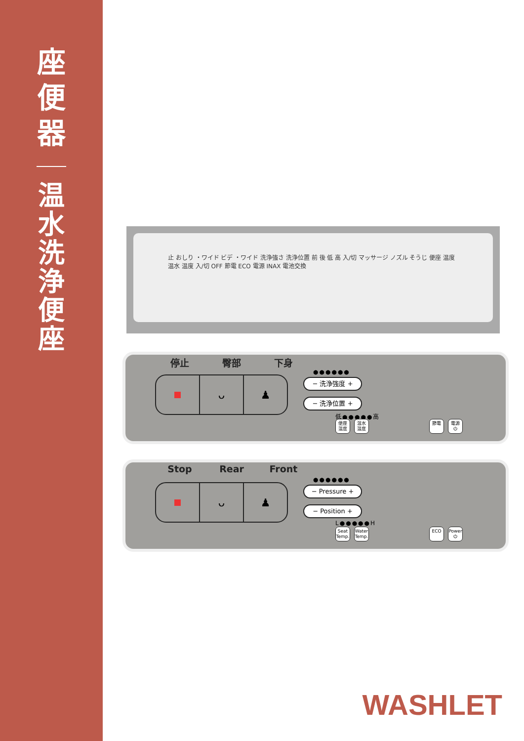座便器
温水洗浄便座
止 おしり ・ワイド ビデ ・ワイド 洗浄強さ 洗浄位置 前 後 低 高 入/切 マッサージ ノズル そうじ 便座 温度 温水 温度 入/切 OFF 節電 ECO 電源 INAX 電池交換
停止 臀部 下身
ᴗ ♟
●●●●●●
− 洗浄強度 +
− 洗浄位置 +
低●●●●●高
便座 温度
温水 温度
節電 電源 ⏻
Stop Rear Front
ᴗ ♟
●●●●●●
− Pressure +
− Position +
L●●●●●H
Seat Temp.
Water Temp.
ECO
Power ⏻
WASHLET